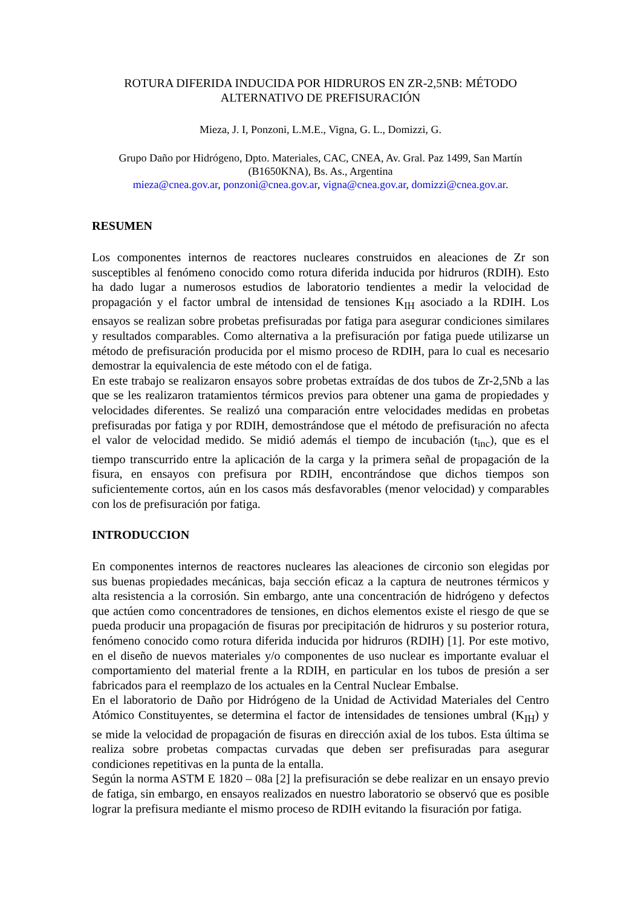ROTURA DIFERIDA INDUCIDA POR HIDRUROS EN ZR-2,5NB: MÉTODO ALTERNATIVO DE PREFISURACIÓN
Mieza, J. I, Ponzoni, L.M.E., Vigna, G. L., Domizzi, G.
Grupo Daño por Hidrógeno, Dpto. Materiales, CAC, CNEA, Av. Gral. Paz 1499, San Martín (B1650KNA), Bs. As., Argentina
mieza@cnea.gov.ar, ponzoni@cnea.gov.ar, vigna@cnea.gov.ar, domizzi@cnea.gov.ar.
RESUMEN
Los componentes internos de reactores nucleares construidos en aleaciones de Zr son susceptibles al fenómeno conocido como rotura diferida inducida por hidruros (RDIH). Esto ha dado lugar a numerosos estudios de laboratorio tendientes a medir la velocidad de propagación y el factor umbral de intensidad de tensiones K<sub>IH</sub> asociado a la RDIH. Los ensayos se realizan sobre probetas prefisuradas por fatiga para asegurar condiciones similares y resultados comparables. Como alternativa a la prefisuración por fatiga puede utilizarse un método de prefisuración producida por el mismo proceso de RDIH, para lo cual es necesario demostrar la equivalencia de este método con el de fatiga.
En este trabajo se realizaron ensayos sobre probetas extraídas de dos tubos de Zr-2,5Nb a las que se les realizaron tratamientos térmicos previos para obtener una gama de propiedades y velocidades diferentes. Se realizó una comparación entre velocidades medidas en probetas prefisuradas por fatiga y por RDIH, demostrándose que el método de prefisuración no afecta el valor de velocidad medido. Se midió además el tiempo de incubación (t<sub>inc</sub>), que es el tiempo transcurrido entre la aplicación de la carga y la primera señal de propagación de la fisura, en ensayos con prefisura por RDIH, encontrándose que dichos tiempos son suficientemente cortos, aún en los casos más desfavorables (menor velocidad) y comparables con los de prefisuración por fatiga.
INTRODUCCION
En componentes internos de reactores nucleares las aleaciones de circonio son elegidas por sus buenas propiedades mecánicas, baja sección eficaz a la captura de neutrones térmicos y alta resistencia a la corrosión. Sin embargo, ante una concentración de hidrógeno y defectos que actúen como concentradores de tensiones, en dichos elementos existe el riesgo de que se pueda producir una propagación de fisuras por precipitación de hidruros y su posterior rotura, fenómeno conocido como rotura diferida inducida por hidruros (RDIH) [1]. Por este motivo, en el diseño de nuevos materiales y/o componentes de uso nuclear es importante evaluar el comportamiento del material frente a la RDIH, en particular en los tubos de presión a ser fabricados para el reemplazo de los actuales en la Central Nuclear Embalse.
En el laboratorio de Daño por Hidrógeno de la Unidad de Actividad Materiales del Centro Atómico Constituyentes, se determina el factor de intensidades de tensiones umbral (K<sub>IH</sub>) y se mide la velocidad de propagación de fisuras en dirección axial de los tubos. Esta última se realiza sobre probetas compactas curvadas que deben ser prefisuradas para asegurar condiciones repetitivas en la punta de la entalla.
Según la norma ASTM E 1820 – 08a [2] la prefisuración se debe realizar en un ensayo previo de fatiga, sin embargo, en ensayos realizados en nuestro laboratorio se observó que es posible lograr la prefisura mediante el mismo proceso de RDIH evitando la fisuración por fatiga.